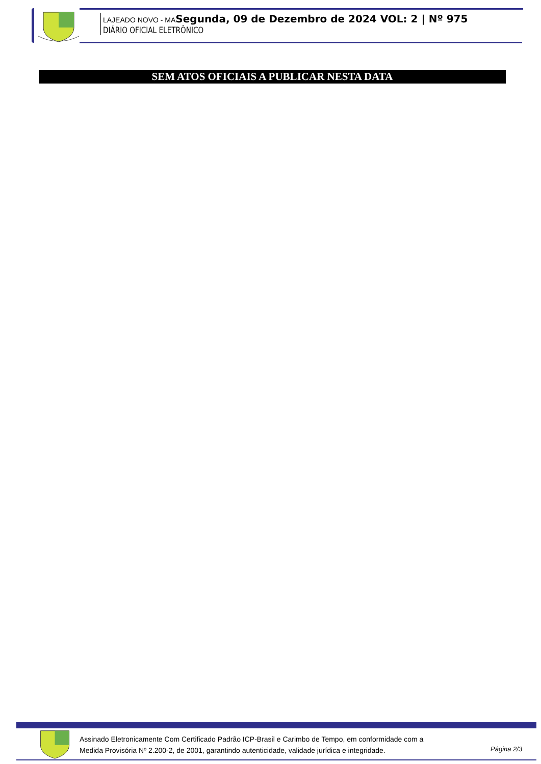LAJEADO NOVO - MASegunda, 09 de Dezembro de 2024 VOL: 2 | Nº 975
DIÁRIO OFICIAL ELETRÔNICO
SEM ATOS OFICIAIS A PUBLICAR NESTA DATA
Assinado Eletronicamente Com Certificado Padrão ICP-Brasil e Carimbo de Tempo, em conformidade com a
Medida Provisória Nº 2.200-2, de 2001, garantindo autenticidade, validade jurídica e integridade.
Página 2/3